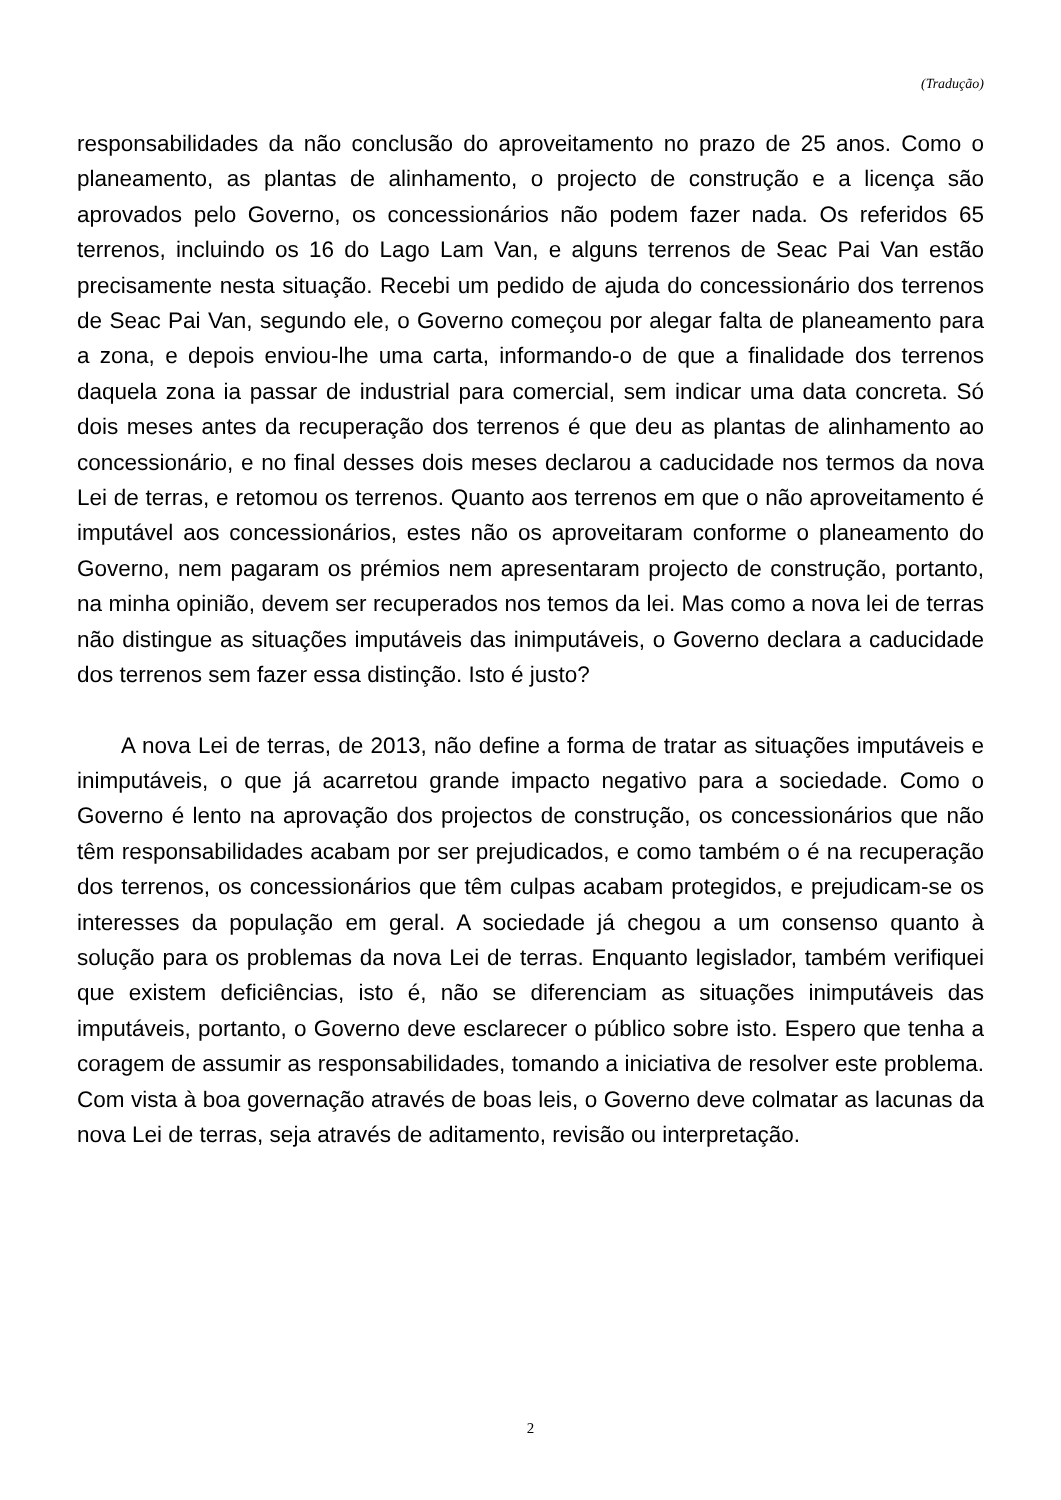(Tradução)
responsabilidades da não conclusão do aproveitamento no prazo de 25 anos. Como o planeamento, as plantas de alinhamento, o projecto de construção e a licença são aprovados pelo Governo, os concessionários não podem fazer nada. Os referidos 65 terrenos, incluindo os 16 do Lago Lam Van, e alguns terrenos de Seac Pai Van estão precisamente nesta situação. Recebi um pedido de ajuda do concessionário dos terrenos de Seac Pai Van, segundo ele, o Governo começou por alegar falta de planeamento para a zona, e depois enviou-lhe uma carta, informando-o de que a finalidade dos terrenos daquela zona ia passar de industrial para comercial, sem indicar uma data concreta. Só dois meses antes da recuperação dos terrenos é que deu as plantas de alinhamento ao concessionário, e no final desses dois meses declarou a caducidade nos termos da nova Lei de terras, e retomou os terrenos. Quanto aos terrenos em que o não aproveitamento é imputável aos concessionários, estes não os aproveitaram conforme o planeamento do Governo, nem pagaram os prémios nem apresentaram projecto de construção, portanto, na minha opinião, devem ser recuperados nos temos da lei. Mas como a nova lei de terras não distingue as situações imputáveis das inimputáveis, o Governo declara a caducidade dos terrenos sem fazer essa distinção. Isto é justo?
A nova Lei de terras, de 2013, não define a forma de tratar as situações imputáveis e inimputáveis, o que já acarretou grande impacto negativo para a sociedade. Como o Governo é lento na aprovação dos projectos de construção, os concessionários que não têm responsabilidades acabam por ser prejudicados, e como também o é na recuperação dos terrenos, os concessionários que têm culpas acabam protegidos, e prejudicam-se os interesses da população em geral. A sociedade já chegou a um consenso quanto à solução para os problemas da nova Lei de terras. Enquanto legislador, também verifiquei que existem deficiências, isto é, não se diferenciam as situações inimputáveis das imputáveis, portanto, o Governo deve esclarecer o público sobre isto. Espero que tenha a coragem de assumir as responsabilidades, tomando a iniciativa de resolver este problema. Com vista à boa governação através de boas leis, o Governo deve colmatar as lacunas da nova Lei de terras, seja através de aditamento, revisão ou interpretação.
2